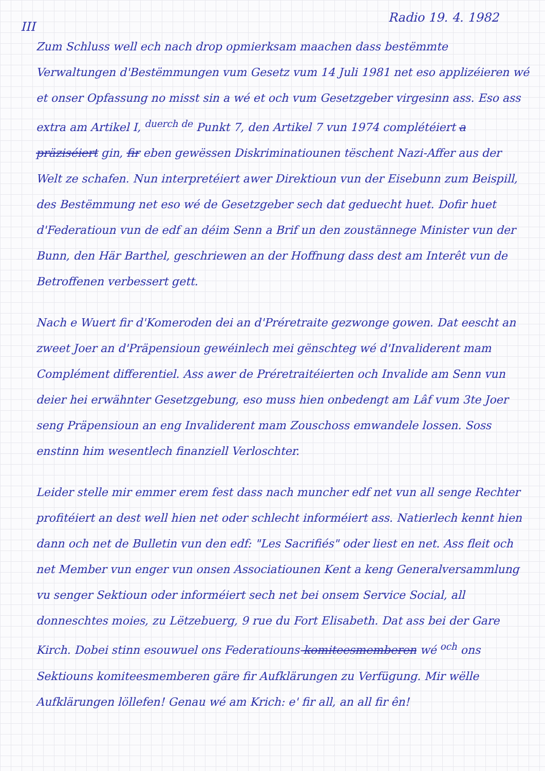Radio 19. 4. 1982
III
Zum Schluss well ech nach drop opmierksam maachen dass bestëmmte Verwaltungen d'Bestëmmungen vum Gesetz vum 14 Juli 1981 net eso applizéieren wé et onser Opfassung no misst sin a wé et och vum Gesetzgeber virgesinn ass. Eso ass extra am Artikel I, <sup>duerch de</sup> Punkt 7, den Artikel 7 vun 1974 complétéiert a präziséiert gin, fir eben gewëssen Diskriminatiounen tëschent Nazi-Affer aus der Welt ze schafen. Nun interpretéiert awer Direktioun vun der Eisebunn zum Beispill, des Bestëmmung net eso wé de Gesetzgeber sech dat geduecht huet. Dofir huet d'Federatioun vun de edf an déim Senn a Brif un den zoustännege Minister vun der Bunn, den Här Barthel, geschriewen an der Hoffnung dass dest am Interêt vun de Betroffenen verbessert gett.
Nach e Wuert fir d'Komeroden dei an d'Préretraite gezwonge gowen. Dat eescht an zweet Joer an d'Präpensioun gewéinlech mei gënschteg wé d'Invaliderent mam Complément differentiel. Ass awer de Préretraitéierten och Invalide am Senn vun deier hei erwähnter Gesetzgebung, eso muss hien onbedengt am Lâf vum 3te Joer seng Präpensioun an eng Invaliderent mam Zouschoss emwandele lossen. Soss enstinn him wesentlech finanziell Verloschter.
Leider stelle mir emmer erem fest dass nach muncher edf net vun all senge Rechter profitéiert an dest well hien net oder schlecht informéiert ass. Natierlech kennt hien dann och net de Bulletin vun den edf: "Les Sacrifiés" oder liest en net. Ass fleit och net Member vun enger vun onsen Associatiounen Kent a keng Generalversammlung vu senger Sektioun oder informéiert sech net bei onsem Service Social, all donneschtes moies, zu Lëtzebuerg, 9 rue du Fort Elisabeth. Dat ass bei der Gare Kirch. Dobei stinn esouwuel ons Federatiouns-komiteesmemberen wé <sup>och</sup> ons Sektiouns komiteesmemberen gäre fir Aufklärungen zu Verfügung. Mir wëlle Aufklärungen löllefen! Genau wé am Krich: e' fir all, an all fir ên!